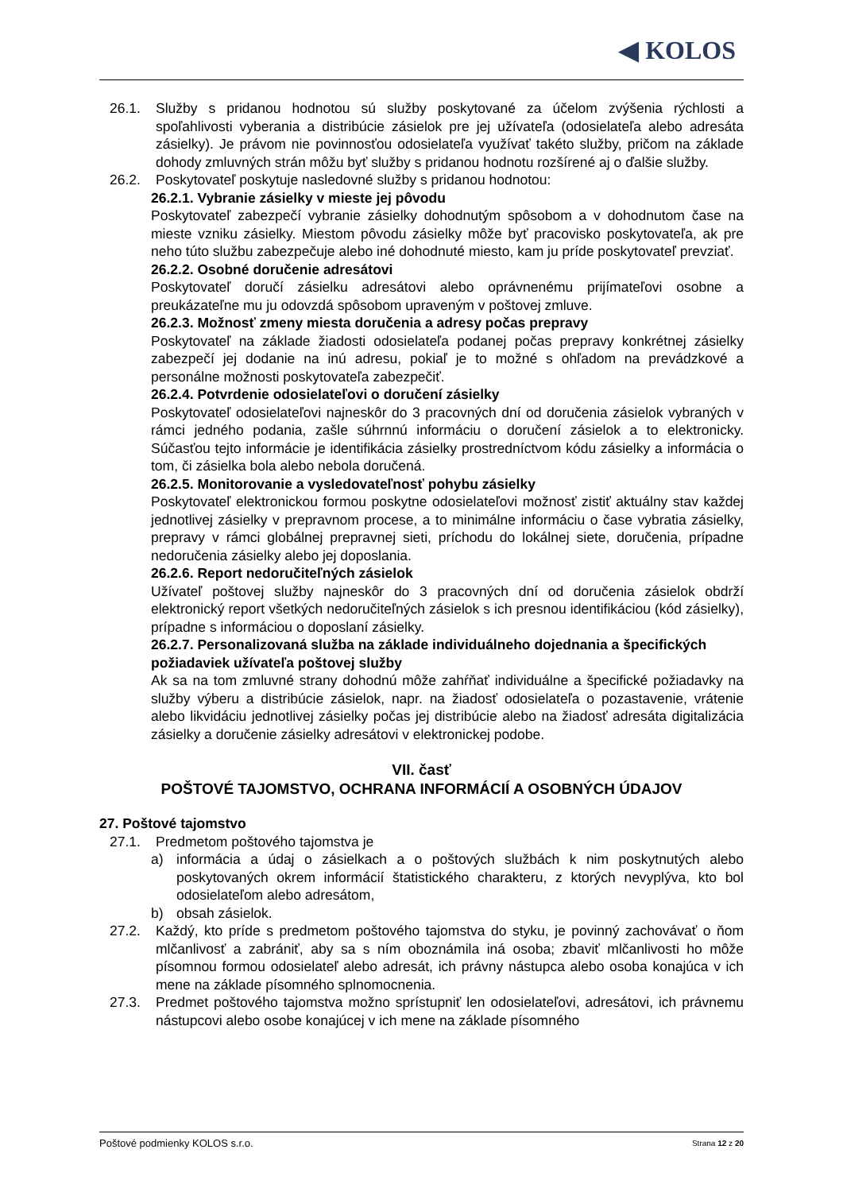◀ KOLOS
26.1. Služby s pridanou hodnotou sú služby poskytované za účelom zvýšenia rýchlosti a spoľahlivosti vyberania a distribúcie zásielok pre jej užívateľa (odosielateľa alebo adresáta zásielky). Je právom nie povinnosťou odosielateľa využívať takéto služby, pričom na základe dohody zmluvných strán môžu byť služby s pridanou hodnotu rozšírené aj o ďalšie služby.
26.2. Poskytovateľ poskytuje nasledovné služby s pridanou hodnotou:
26.2.1. Vybranie zásielky v mieste jej pôvodu
Poskytovateľ zabezpečí vybranie zásielky dohodnutým spôsobom a v dohodnutom čase na mieste vzniku zásielky. Miestom pôvodu zásielky môže byť pracovisko poskytovateľa, ak pre neho túto službu zabezpečuje alebo iné dohodnuté miesto, kam ju príde poskytovateľ prevziať.
26.2.2. Osobné doručenie adresátovi
Poskytovateľ doručí zásielku adresátovi alebo oprávnenému prijímateľovi osobne a preukázateľne mu ju odovzdá spôsobom upraveným v poštovej zmluve.
26.2.3. Možnosť zmeny miesta doručenia a adresy počas prepravy
Poskytovateľ na základe žiadosti odosielateľa podanej počas prepravy konkrétnej zásielky zabezpečí jej dodanie na inú adresu, pokiaľ je to možné s ohľadom na prevádzkové a personálne možnosti poskytovateľa zabezpečiť.
26.2.4. Potvrdenie odosielateľovi o doručení zásielky
Poskytovateľ odosielateľovi najneskôr do 3 pracovných dní od doručenia zásielok vybraných v rámci jedného podania, zašle súhrnnú informáciu o doručení zásielok a to elektronicky. Súčasťou tejto informácie je identifikácia zásielky prostredníctvom kódu zásielky a informácia o tom, či zásielka bola alebo nebola doručená.
26.2.5. Monitorovanie a vysledovateľnosť pohybu zásielky
Poskytovateľ elektronickou formou poskytne odosielateľovi možnosť zistiť aktuálny stav každej jednotlivej zásielky v prepravnom procese, a to minimálne informáciu o čase vybratia zásielky, prepravy v rámci globálnej prepravnej sieti, príchodu do lokálnej siete, doručenia, prípadne nedoručenia zásielky alebo jej doposlania.
26.2.6. Report nedoručiteľných zásielok
Užívateľ poštovej služby najneskôr do 3 pracovných dní od doručenia zásielok obdrží elektronický report všetkých nedoručiteľných zásielok s ich presnou identifikáciou (kód zásielky), prípadne s informáciou o doposlaní zásielky.
26.2.7. Personalizovaná služba na základe individuálneho dojednania a špecifických požiadaviek užívateľa poštovej služby
Ak sa na tom zmluvné strany dohodnú môže zahŕňať individuálne a špecifické požiadavky na služby výberu a distribúcie zásielok, napr. na žiadosť odosielateľa o pozastavenie, vrátenie alebo likvidáciu jednotlivej zásielky počas jej distribúcie alebo na žiadosť adresáta digitalizácia zásielky a doručenie zásielky adresátovi v elektronickej podobe.
VII. časť
POŠTOVÉ TAJOMSTVO, OCHRANA INFORMÁCIÍ A OSOBNÝCH ÚDAJOV
27. Poštové tajomstvo
27.1. Predmetom poštového tajomstva je
a) informácia a údaj o zásielkach a o poštových službách k nim poskytnutých alebo poskytovaných okrem informácií štatistického charakteru, z ktorých nevyplýva, kto bol odosielateľom alebo adresátom,
b) obsah zásielok.
27.2. Každý, kto príde s predmetom poštového tajomstva do styku, je povinný zachovávať o ňom mlčanlivosť a zabrániť, aby sa s ním oboznámila iná osoba; zbaviť mlčanlivosti ho môže písomnou formou odosielateľ alebo adresát, ich právny nástupca alebo osoba konajúca v ich mene na základe písomného splnomocnenia.
27.3. Predmet poštového tajomstva možno sprístupniť len odosielateľovi, adresátovi, ich právnemu nástupcovi alebo osobe konajúcej v ich mene na základe písomného
Poštové podmienky KOLOS s.r.o. Strana 12 z 20